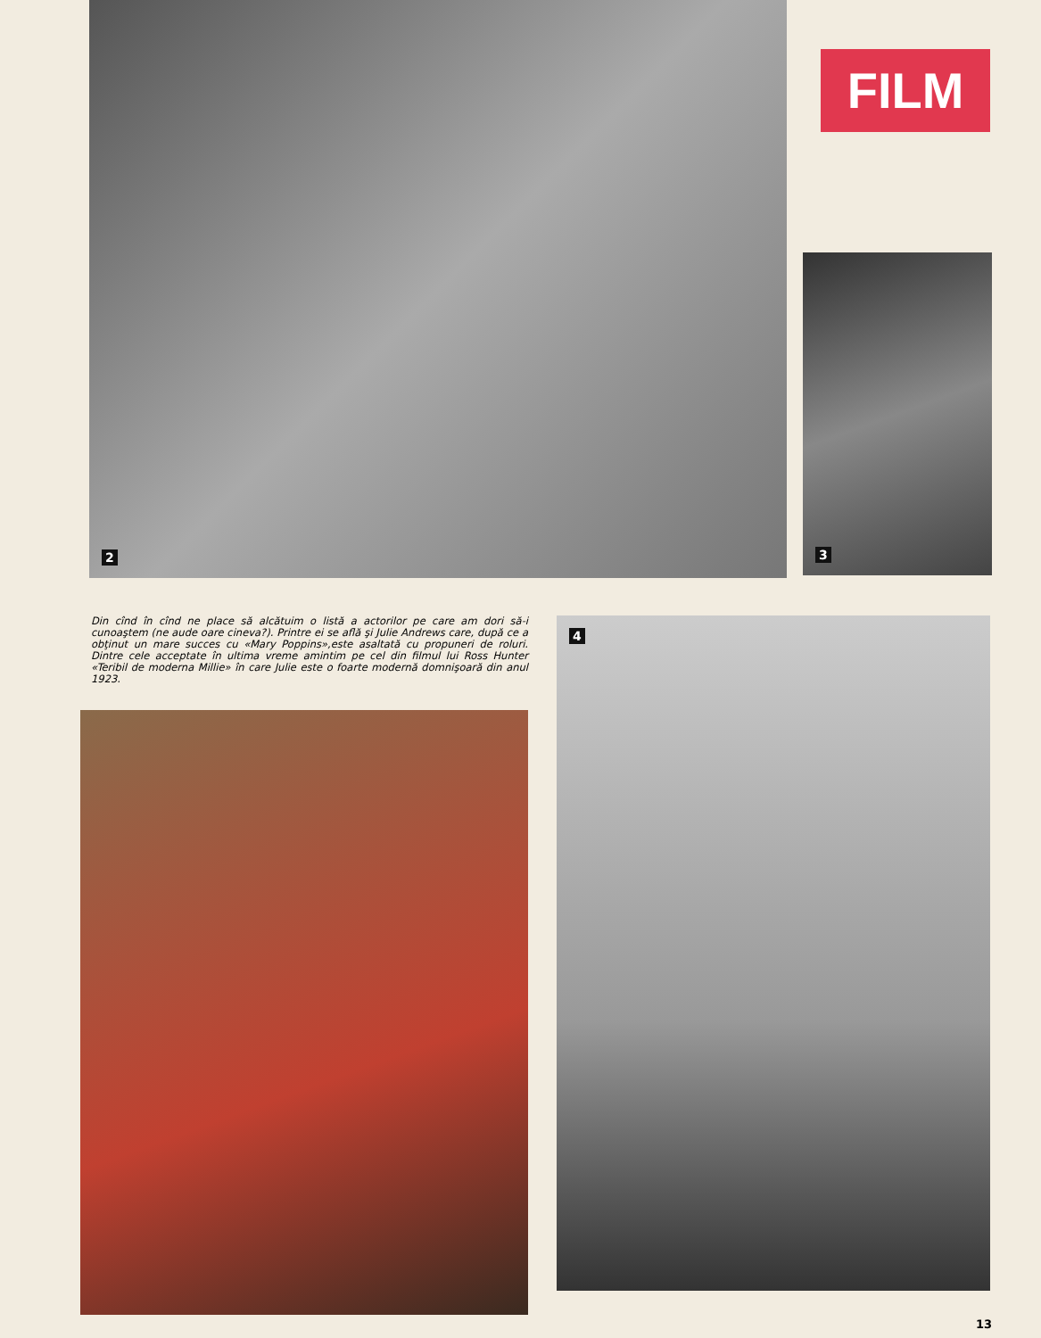2
FILM
3
Din cînd în cînd ne place să alcătuim o listă a actorilor pe care am dori să-i cunoaştem (ne aude oare cineva?). Printre ei se află şi Julie Andrews care, după ce a obţinut un mare succes cu «Mary Poppins»,este asaltată cu propuneri de roluri. Dintre cele acceptate în ultima vreme amintim pe cel din filmul lui Ross Hunter «Teribil de moderna Millie» în care Julie este o foarte modernă domnişoară din anul 1923.
4
13